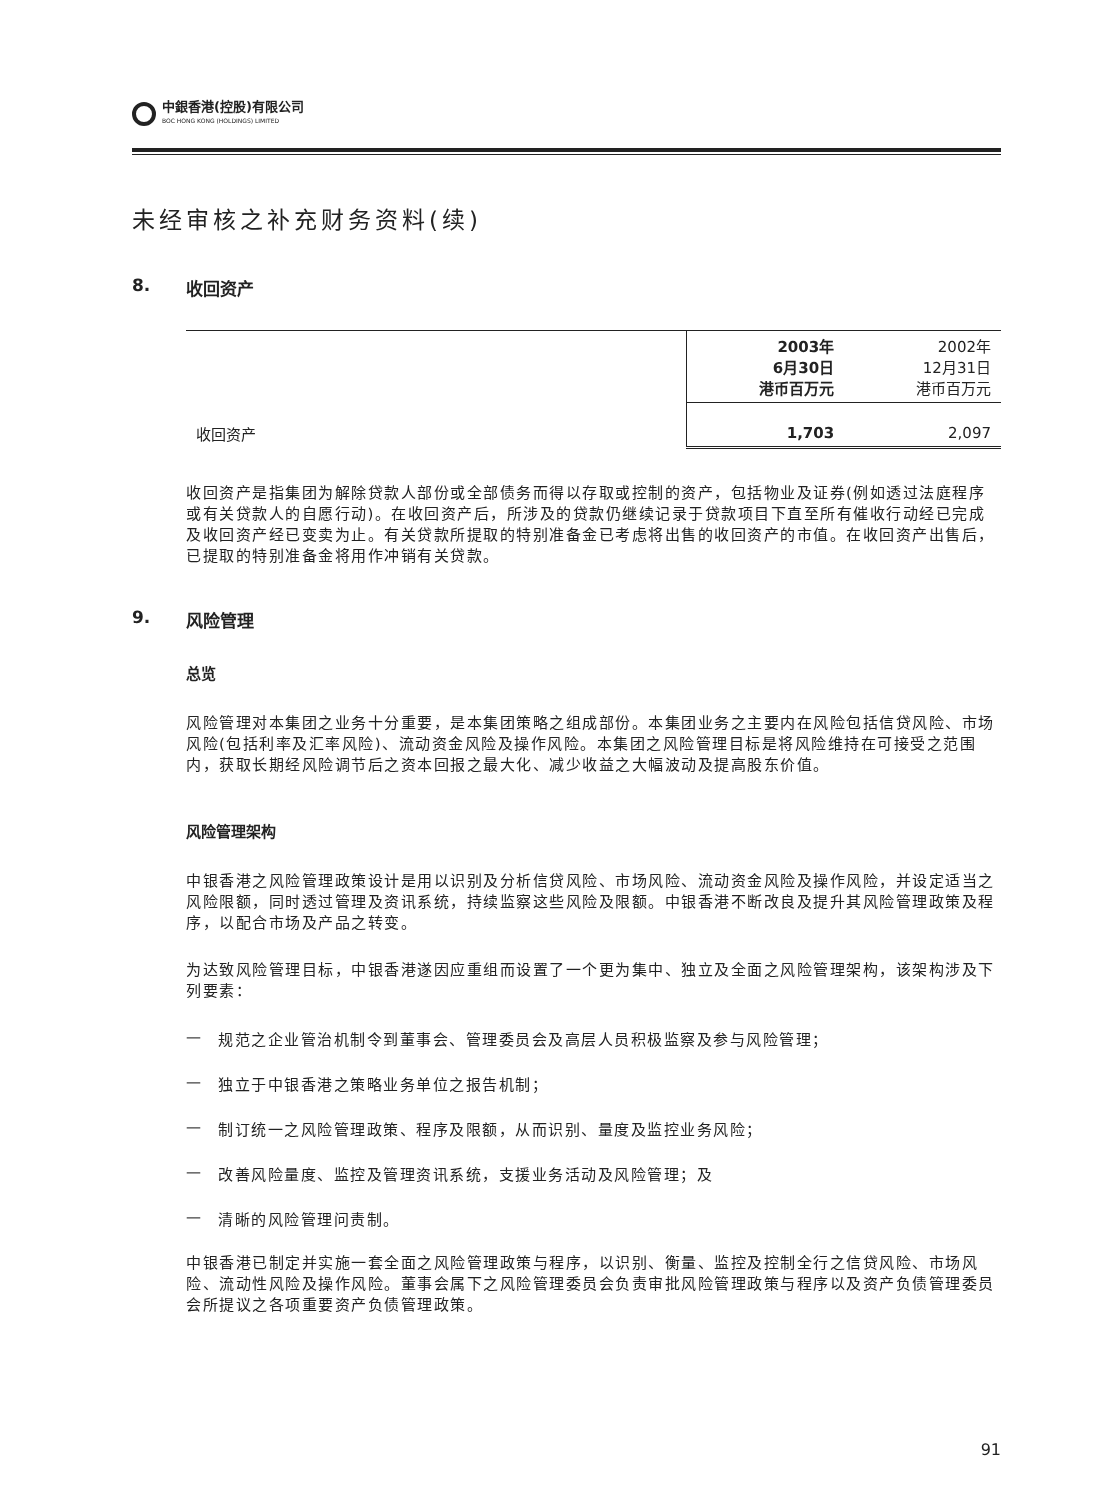中銀香港(控股)有限公司
BOC HONG KONG (HOLDINGS) LIMITED
未经审核之补充财务资料(续)
8. 收回资产
| | 2003年 6月30日 港币百万元 | 2002年 12月31日 港币百万元 |
| --- | --- | --- |
| 收回资产 | 1,703 | 2,097 |
收回资产是指集团为解除贷款人部份或全部债务而得以存取或控制的资产，包括物业及证券(例如透过法庭程序或有关贷款人的自愿行动)。在收回资产后，所涉及的贷款仍继续记录于贷款项目下直至所有催收行动经已完成及收回资产经已变卖为止。有关贷款所提取的特别准备金已考虑将出售的收回资产的市值。在收回资产出售后，已提取的特别准备金将用作冲销有关贷款。
9. 风险管理
总览
风险管理对本集团之业务十分重要，是本集团策略之组成部份。本集团业务之主要内在风险包括信贷风险、市场风险(包括利率及汇率风险)、流动资金风险及操作风险。本集团之风险管理目标是将风险维持在可接受之范围内，获取长期经风险调节后之资本回报之最大化、减少收益之大幅波动及提高股东价值。
风险管理架构
中银香港之风险管理政策设计是用以识别及分析信贷风险、市场风险、流动资金风险及操作风险，并设定适当之风险限额，同时透过管理及资讯系统，持续监察这些风险及限额。中银香港不断改良及提升其风险管理政策及程序，以配合市场及产品之转变。
为达致风险管理目标，中银香港遂因应重组而设置了一个更为集中、独立及全面之风险管理架构，该架构涉及下列要素：
— 规范之企业管治机制令到董事会、管理委员会及高层人员积极监察及参与风险管理；
— 独立于中银香港之策略业务单位之报告机制；
— 制订统一之风险管理政策、程序及限额，从而识别、量度及监控业务风险；
— 改善风险量度、监控及管理资讯系统，支援业务活动及风险管理；及
— 清晰的风险管理问责制。
中银香港已制定并实施一套全面之风险管理政策与程序，以识别、衡量、监控及控制全行之信贷风险、市场风险、流动性风险及操作风险。董事会属下之风险管理委员会负责审批风险管理政策与程序以及资产负债管理委员会所提议之各项重要资产负债管理政策。
91